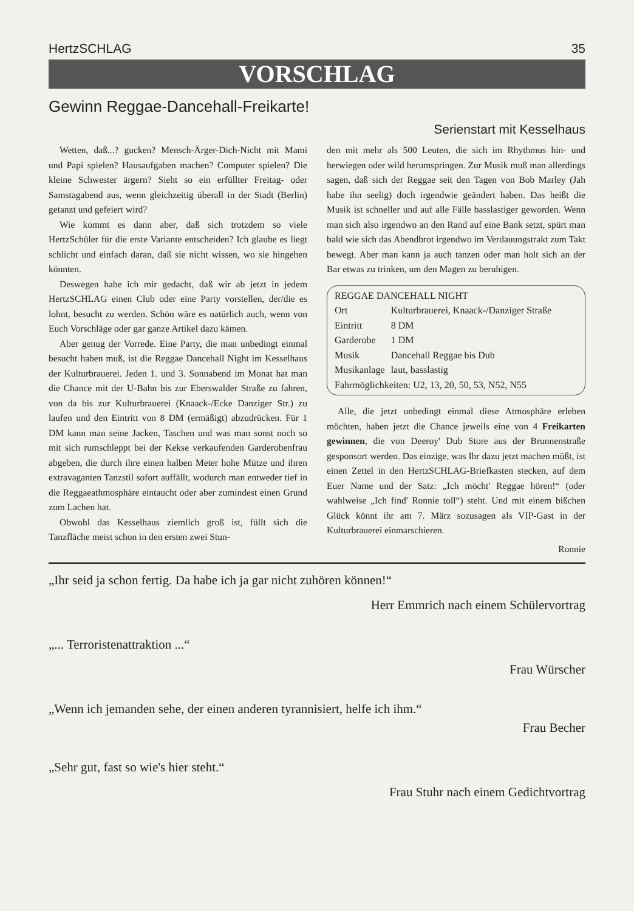HertzSCHLAG 35
VORSCHLAG
Gewinn Reggae-Dancehall-Freikarte!
Serienstart mit Kesselhaus
Wetten, daß...? gucken? Mensch-Ärger-Dich-Nicht mit Mami und Papi spielen? Hausaufgaben machen? Computer spielen? Die kleine Schwester ärgern? Sieht so ein erfüllter Freitag- oder Samstagabend aus, wenn gleichzeitig überall in der Stadt (Berlin) getanzt und gefeiert wird?
Wie kommt es dann aber, daß sich trotzdem so viele HertzSchüler für die erste Variante entscheiden? Ich glaube es liegt schlicht und einfach daran, daß sie nicht wissen, wo sie hingehen könnten.
Deswegen habe ich mir gedacht, daß wir ab jetzt in jedem HertzSCHLAG einen Club oder eine Party vorstellen, der/die es lohnt, besucht zu werden. Schön wäre es natürlich auch, wenn von Euch Vorschläge oder gar ganze Artikel dazu kämen.
Aber genug der Vorrede. Eine Party, die man unbedingt einmal besucht haben muß, ist die Reggae Dancehall Night im Kesselhaus der Kulturbrauerei. Jeden 1. und 3. Sonnabend im Monat hat man die Chance mit der U-Bahn bis zur Eberswalder Straße zu fahren, von da bis zur Kulturbrauerei (Knaack-/Ecke Danziger Str.) zu laufen und den Eintritt von 8 DM (ermäßigt) abzudrücken. Für 1 DM kann man seine Jacken, Taschen und was man sonst noch so mit sich rumschleppt bei der Kekse verkaufenden Garderobenfrau abgeben, die durch ihre einen halben Meter hohe Mütze und ihren extravaganten Tanzstil sofort auffällt, wodurch man entweder tief in die Reggaeathmosphäre eintaucht oder aber zumindest einen Grund zum Lachen hat.
Obwohl das Kesselhaus ziemlich groß ist, füllt sich die Tanzfläche meist schon in den ersten zwei Stun-
den mit mehr als 500 Leuten, die sich im Rhythmus hin- und herwiegen oder wild herumspringen. Zur Musik muß man allerdings sagen, daß sich der Reggae seit den Tagen von Bob Marley (Jah habe ihn seelig) doch irgendwie geändert haben. Das heißt die Musik ist schneller und auf alle Fälle basslastiger geworden. Wenn man sich also irgendwo an den Rand auf eine Bank setzt, spürt man bald wie sich das Abendbrot irgendwo im Verdauungstrakt zum Takt bewegt. Aber man kann ja auch tanzen oder man holt sich an der Bar etwas zu trinken, um den Magen zu beruhigen.
| REGGAE DANCEHALL NIGHT | |
| Ort | Kulturbrauerei, Knaack-/Danziger Straße |
| Eintritt | 8 DM |
| Garderobe | 1 DM |
| Musik | Dancehall Reggae bis Dub |
| Musikanlage | laut, basslastig |
| Fahrmöglichkeiten: U2, 13, 20, 50, 53, N52, N55 | |
Alle, die jetzt unbedingt einmal diese Atmosphäre erleben möchten, haben jetzt die Chance jeweils eine von 4 Freikarten gewinnen, die von Deeroy' Dub Store aus der Brunnenstraße gesponsort werden. Das einzige, was Ihr dazu jetzt machen müßt, ist einen Zettel in den HertzSCHLAG-Briefkasten stecken, auf dem Euer Name und der Satz: „Ich möcht' Reggae hören!“ (oder wahlweise „Ich find' Ronnie toll“) steht. Und mit einem bißchen Glück könnt ihr am 7. März sozusagen als VIP-Gast in der Kulturbrauerei einmarschieren.
Ronnie
„Ihr seid ja schon fertig. Da habe ich ja gar nicht zuhören können!“
Herr Emmrich nach einem Schülervortrag
„... Terroristenattraktion ...“
Frau Würscher
„Wenn ich jemanden sehe, der einen anderen tyrannisiert, helfe ich ihm.“
Frau Becher
„Sehr gut, fast so wie's hier steht.“
Frau Stuhr nach einem Gedichtvortrag